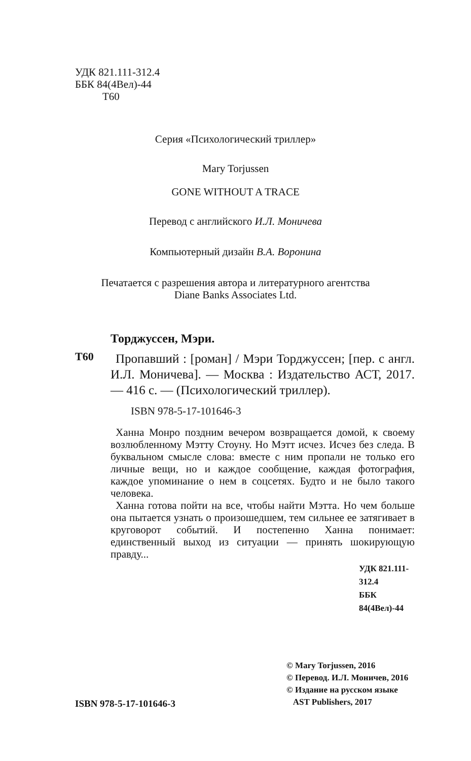УДК 821.111-312.4
ББК 84(4Вел)-44
Т60
Серия «Психологический триллер»
Mary Torjussen
GONE WITHOUT A TRACE
Перевод с английского И.Л. Моничева
Компьютерный дизайн В.А. Воронина
Печатается с разрешения автора и литературного агентства
Diane Banks Associates Ltd.
Торджуссен, Мэри.
Т60
Пропавший : [роман] / Мэри Торджуссен; [пер. с англ. И.Л. Моничева]. — Москва : Издательство АСТ, 2017. — 416 с. — (Психологический триллер).
ISBN 978-5-17-101646-3
Ханна Монро поздним вечером возвращается домой, к своему возлюбленному Мэтту Стоуну. Но Мэтт исчез. Исчез без следа. В буквальном смысле слова: вместе с ним пропали не только его личные вещи, но и каждое сообщение, каждая фотография, каждое упоминание о нем в соцсетях. Будто и не было такого человека.
Ханна готова пойти на все, чтобы найти Мэтта. Но чем больше она пытается узнать о произошедшем, тем сильнее ее затягивает в круговорот событий. И постепенно Ханна понимает: единственный выход из ситуации — принять шокирующую правду...
УДК 821.111-312.4
ББК 84(4Вел)-44
ISBN 978-5-17-101646-3
© Mary Torjussen, 2016
© Перевод. И.Л. Моничев, 2016
© Издание на русском языке
AST Publishers, 2017